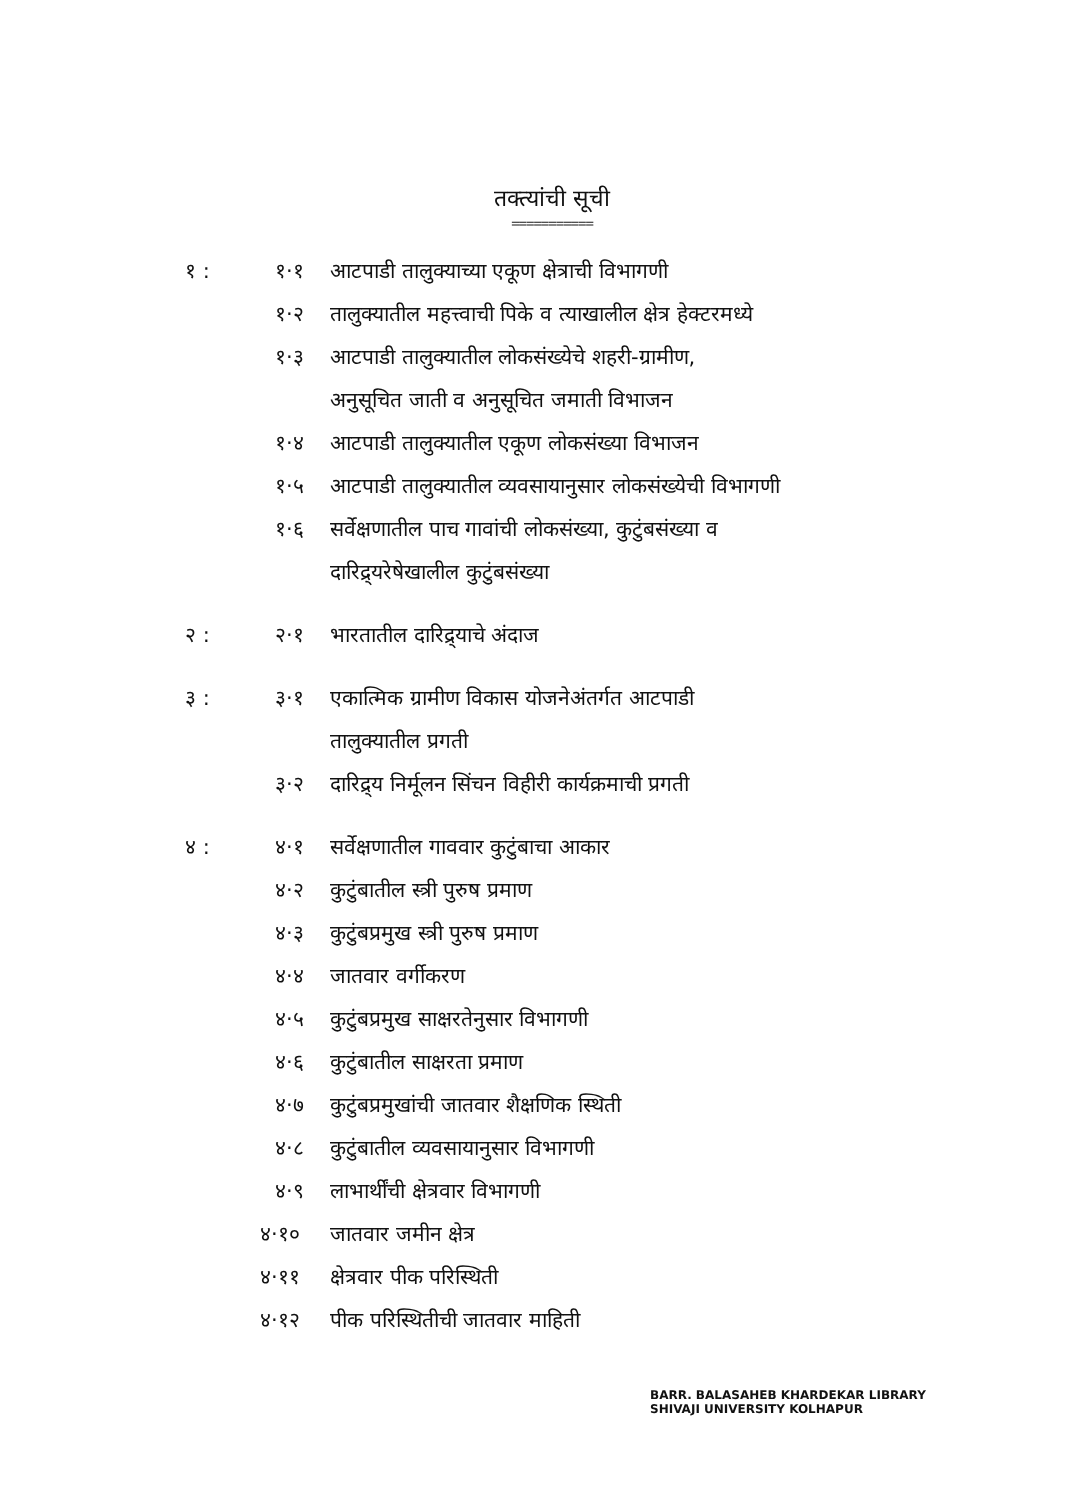तक्त्यांची सूची
===========
१ : १·१ आटपाडी तालुक्याच्या एकूण क्षेत्राची विभागणी
१·२ तालुक्यातील महत्त्वाची पिके व त्याखालील क्षेत्र हेक्टरमध्ये
१·३ आटपाडी तालुक्यातील लोकसंख्येचे शहरी-ग्रामीण,
अनुसूचित जाती व अनुसूचित जमाती विभाजन
१·४ आटपाडी तालुक्यातील एकूण लोकसंख्या विभाजन
१·५ आटपाडी तालुक्यातील व्यवसायानुसार लोकसंख्येची विभागणी
१·६ सर्वेक्षणातील पाच गावांची लोकसंख्या, कुटुंबसंख्या व
दारिद्र्यरेषेखालील कुटुंबसंख्या
२ : २·१ भारतातील दारिद्र्याचे अंदाज
३ : ३·१ एकात्मिक ग्रामीण विकास योजनेअंतर्गत आटपाडी
तालुक्यातील प्रगती
३·२ दारिद्र्य निर्मूलन सिंचन विहीरी कार्यक्रमाची प्रगती
४ : ४·१ सर्वेक्षणातील गाववार कुटुंबाचा आकार
४·२ कुटुंबातील स्त्री पुरुष प्रमाण
४·३ कुटुंबप्रमुख स्त्री पुरुष प्रमाण
४·४ जातवार वर्गीकरण
४·५ कुटुंबप्रमुख साक्षरतेनुसार विभागणी
४·६ कुटुंबातील साक्षरता प्रमाण
४·७ कुटुंबप्रमुखांची जातवार शैक्षणिक स्थिती
४·८ कुटुंबातील व्यवसायानुसार विभागणी
४·९ लाभार्थींची क्षेत्रवार विभागणी
४·१० जातवार जमीन क्षेत्र
४·११ क्षेत्रवार पीक परिस्थिती
४·१२ पीक परिस्थितीची जातवार माहिती
BARR. BALASAHEB KHARDEKAR LIBRARY
SHIVAJI UNIVERSITY KOLHAPUR